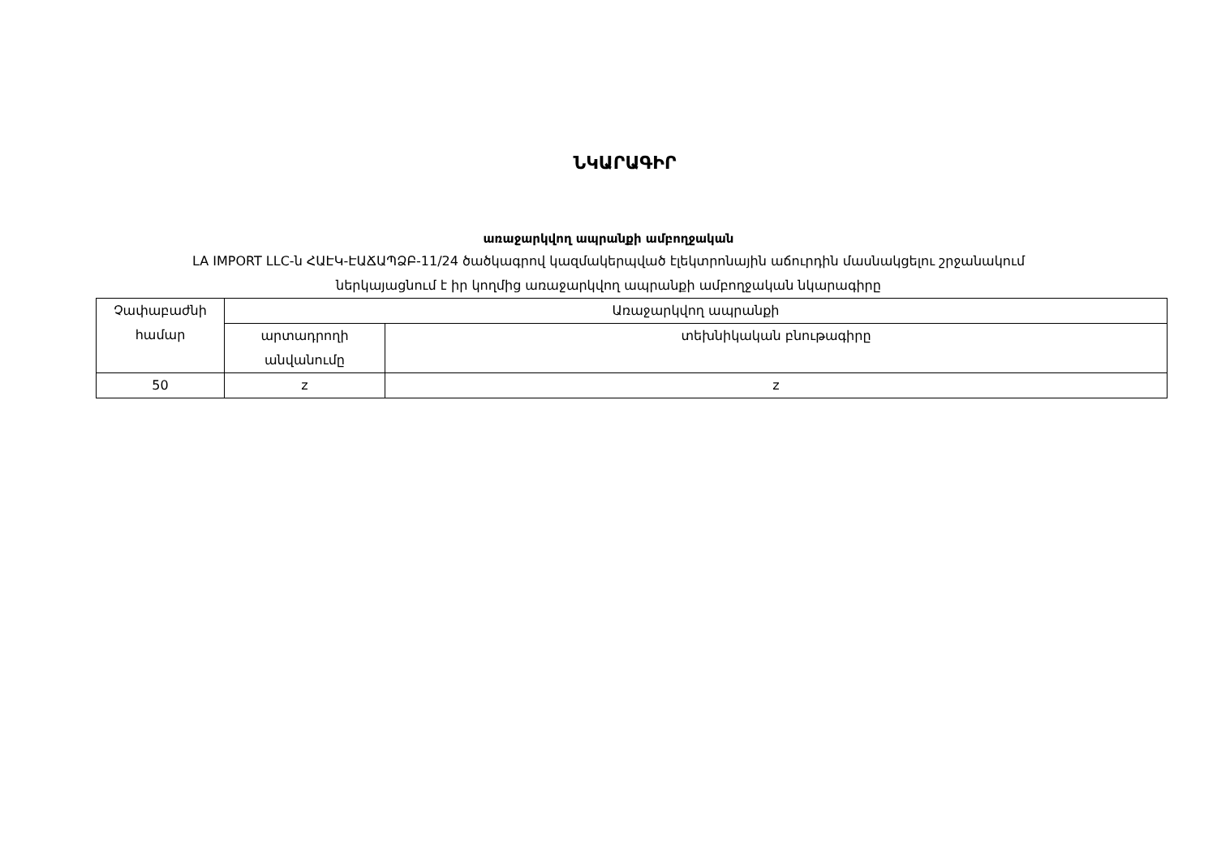ՆԿԱՐԱԳԻՐ
առաջարկվող ապրանքի ամբողջական
LA IMPORT LLC-ն ՀԱԷԿ-ԷԱՃԱՊՁԲ-11/24 ծածկագրով կազմակերպված էլեկտրոնային աճուրդին մասնակցելու շրջանակում
ներկայացնում է իր կողմից առաջարկվող ապրանքի ամբողջական նկարագիրը
| Չափաբաժնի համար | Առաջարկվող ապրանքի | |
| --- | --- | --- |
| | արտադրողի անվանումը | տեխնիկական բնութագիրը |
| 50 | z | z |